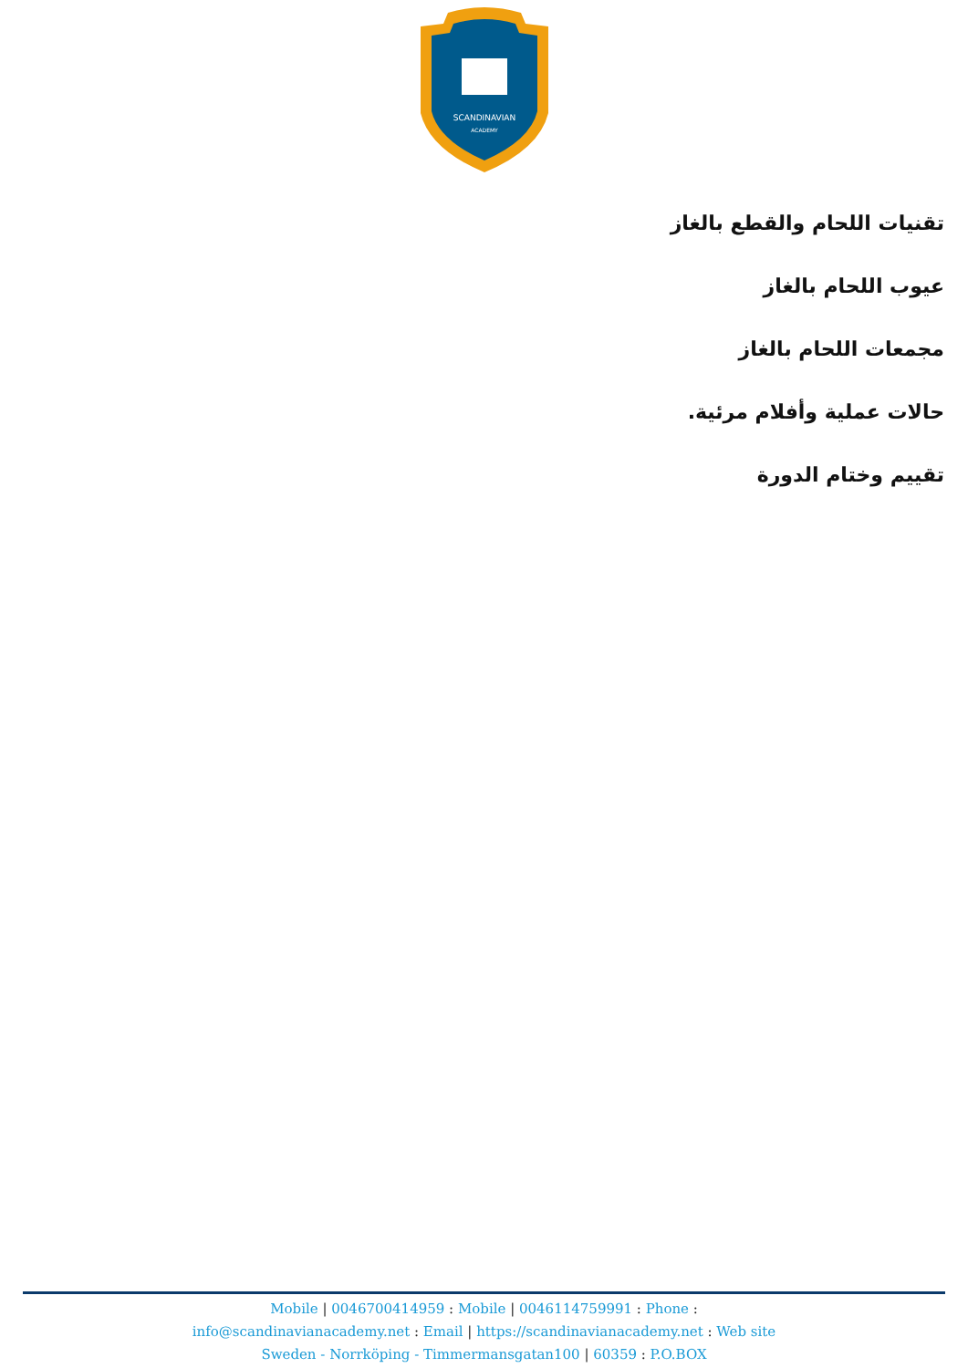SCANDINAVIAN
ACADEMY
تقنيات اللحام والقطع بالغاز
عيوب اللحام بالغاز
مجمعات اللحام بالغاز
حالات عملية وأفلام مرئية.
تقييم وختام الدورة
Mobile | 0046700414959 : Mobile | 0046114759991 : Phone :
info@scandinavianacademy.net : Email | https://scandinavianacademy.net : Web site
Sweden - Norrköping - Timmermansgatan100 | 60359 : P.O.BOX